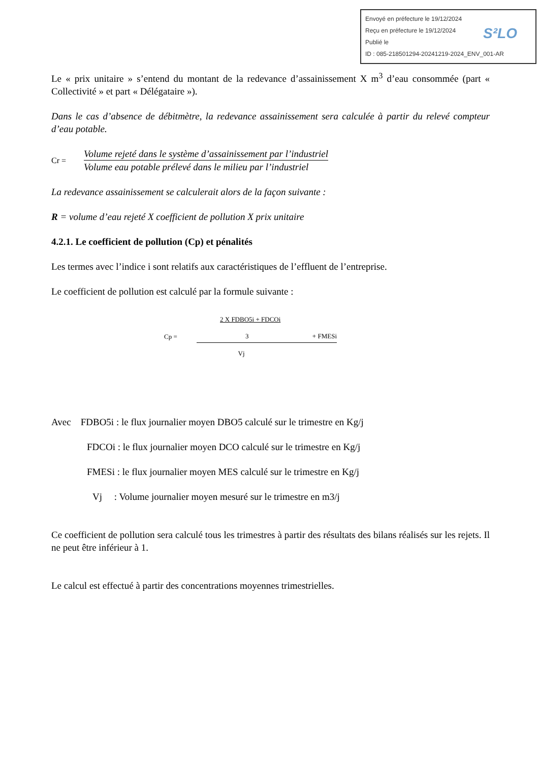Envoyé en préfecture le 19/12/2024
Reçu en préfecture le 19/12/2024
Publié le
ID : 085-218501294-20241219-2024_ENV_001-AR
S²LO
Le « prix unitaire » s’entend du montant de la redevance d’assainissement X m<sup>3</sup> d’eau consommée (part « Collectivité » et part « Délégataire »).
Dans le cas d’absence de débitmètre, la redevance assainissement sera calculée à partir du relevé compteur d’eau potable.
Cr =
Volume rejeté dans le système d’assainissement par l’industriel
Volume eau potable prélevé dans le milieu par l’industriel
La redevance assainissement se calculerait alors de la façon suivante :
R = volume d’eau rejeté X coefficient de pollution X prix unitaire
4.2.1. Le coefficient de pollution (Cp) et pénalités
Les termes avec l’indice i sont relatifs aux caractéristiques de l’effluent de l’entreprise.
Le coefficient de pollution est calculé par la formule suivante :
Cp =
2 X FDBO5i + FDCOi
3 + FMESi
Vj
Avec FDBO5i : le flux journalier moyen DBO5 calculé sur le trimestre en Kg/j
FDCOi : le flux journalier moyen DCO calculé sur le trimestre en Kg/j
FMESi : le flux journalier moyen MES calculé sur le trimestre en Kg/j
Vj : Volume journalier moyen mesuré sur le trimestre en m3/j
Ce coefficient de pollution sera calculé tous les trimestres à partir des résultats des bilans réalisés sur les rejets. Il ne peut être inférieur à 1.
Le calcul est effectué à partir des concentrations moyennes trimestrielles.